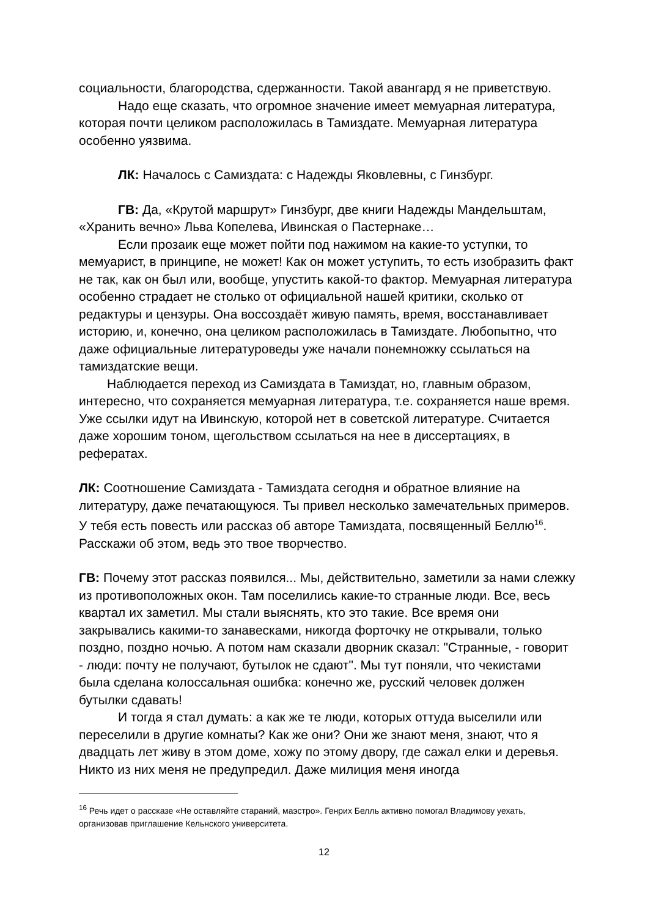социальности, благородства, сдержанности. Такой авангард я не приветствую.
Надо еще сказать, что огромное значение имеет мемуарная литература, которая почти целиком расположилась в Тамиздате. Мемуарная литература особенно уязвима.
ЛК: Началось с Самиздата: с Надежды Яковлевны, с Гинзбург.
ГВ: Да, «Крутой маршрут» Гинзбург, две книги Надежды Мандельштам, «Хранить вечно» Льва Копелева, Ивинская о Пастернаке…
Если прозаик еще может пойти под нажимом на какие-то уступки, то мемуарист, в принципе, не может! Как он может уступить, то есть изобразить факт не так, как он был или, вообще, упустить какой-то фактор. Мемуарная литература особенно страдает не столько от официальной нашей критики, сколько от редактуры и цензуры. Она воссоздаёт живую память, время, восстанавливает историю, и, конечно, она целиком расположилась в Тамиздате. Любопытно, что даже официальные литературоведы уже начали понемножку ссылаться на тамиздатские вещи.
Наблюдается переход из Самиздата в Тамиздат, но, главным образом, интересно, что сохраняется мемуарная литература, т.е. сохраняется наше время. Уже ссылки идут на Ивинскую, которой нет в советской литературе. Считается даже хорошим тоном, щегольством ссылаться на нее в диссертациях, в рефератах.
ЛК: Соотношение Самиздата - Тамиздата сегодня и обратное влияние на литературу, даже печатающуюся. Ты привел несколько замечательных примеров. У тебя есть повесть или рассказ об авторе Тамиздата, посвященный Беллю<sup>16</sup>. Расскажи об этом, ведь это твое творчество.
ГВ: Почему этот рассказ появился... Мы, действительно, заметили за нами слежку из противоположных окон. Там поселились какие-то странные люди. Все, весь квартал их заметил. Мы стали выяснять, кто это такие. Все время они закрывались какими-то занавесками, никогда форточку не открывали, только поздно, поздно ночью. А потом нам сказали дворник сказал: "Странные, - говорит - люди: почту не получают, бутылок не сдают". Мы тут поняли, что чекистами была сделана колоссальная ошибка: конечно же, русский человек должен бутылки сдавать!
И тогда я стал думать: а как же те люди, которых оттуда выселили или переселили в другие комнаты? Как же они? Они же знают меня, знают, что я двадцать лет живу в этом доме, хожу по этому двору, где сажал елки и деревья. Никто из них меня не предупредил. Даже милиция меня иногда
<sup>16</sup> Речь идет о рассказе «Не оставляйте стараний, маэстро». Генрих Белль активно помогал Владимову уехать, организовав приглашение Кельнского университета.
12